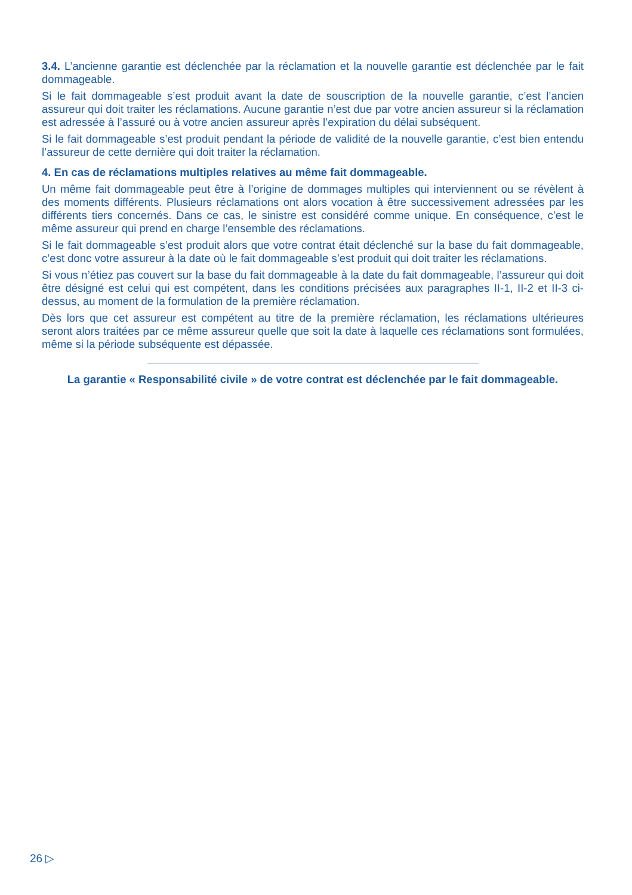3.4. L’ancienne garantie est déclenchée par la réclamation et la nouvelle garantie est déclenchée par le fait dommageable.
Si le fait dommageable s’est produit avant la date de souscription de la nouvelle garantie, c’est l’ancien assureur qui doit traiter les réclamations. Aucune garantie n’est due par votre ancien assureur si la réclamation est adressée à l’assuré ou à votre ancien assureur après l’expiration du délai subséquent.
Si le fait dommageable s’est produit pendant la période de validité de la nouvelle garantie, c’est bien entendu l’assureur de cette dernière qui doit traiter la réclamation.
4. En cas de réclamations multiples relatives au même fait dommageable.
Un même fait dommageable peut être à l’origine de dommages multiples qui interviennent ou se révèlent à des moments différents. Plusieurs réclamations ont alors vocation à être successivement adressées par les différents tiers concernés. Dans ce cas, le sinistre est considéré comme unique. En conséquence, c’est le même assureur qui prend en charge l’ensemble des réclamations.
Si le fait dommageable s’est produit alors que votre contrat était déclenché sur la base du fait dommageable, c’est donc votre assureur à la date où le fait dommageable s’est produit qui doit traiter les réclamations.
Si vous n’étiez pas couvert sur la base du fait dommageable à la date du fait dommageable, l’assureur qui doit être désigné est celui qui est compétent, dans les conditions précisées aux paragraphes II-1, II-2 et II-3 ci-dessus, au moment de la formulation de la première réclamation.
Dès lors que cet assureur est compétent au titre de la première réclamation, les réclamations ultérieures seront alors traitées par ce même assureur quelle que soit la date à laquelle ces réclamations sont formulées, même si la période subséquente est dépassée.
La garantie « Responsabilité civile » de votre contrat est déclenchée par le fait dommageable.
26 ▷